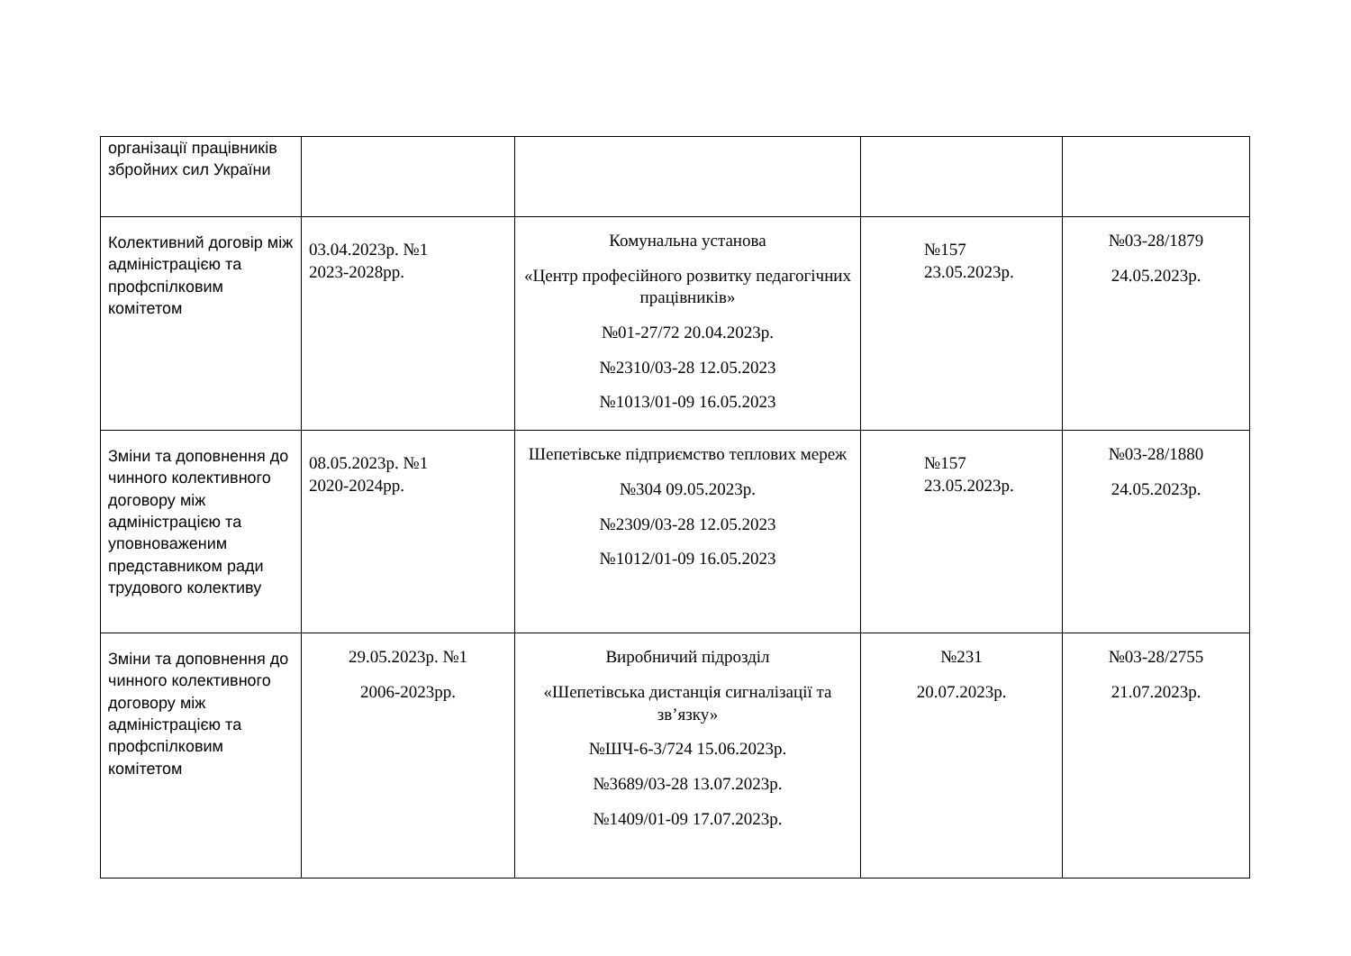| організації працівників збройних сил України | | | | |
| Колективний договір між адміністрацією та профспілковим комітетом | 03.04.2023р. №1 2023-2028рр. | Комунальна установа «Центр професійного розвитку педагогічних працівників» №01-27/72 20.04.2023р. №2310/03-28 12.05.2023 №1013/01-09 16.05.2023 | №157 23.05.2023р. | №03-28/1879 24.05.2023р. |
| Зміни та доповнення до чинного колективного договору між адміністрацією та уповноваженим представником ради трудового колективу | 08.05.2023р. №1 2020-2024рр. | Шепетівське підприємство теплових мереж №304 09.05.2023р. №2309/03-28 12.05.2023 №1012/01-09 16.05.2023 | №157 23.05.2023р. | №03-28/1880 24.05.2023р. |
| Зміни та доповнення до чинного колективного договору між адміністрацією та профспілковим комітетом | 29.05.2023р. №1 2006-2023рр. | Виробничий підрозділ «Шепетівська дистанція сигналізації та зв’язку» №ШЧ-6-3/724 15.06.2023р. №3689/03-28 13.07.2023р. №1409/01-09 17.07.2023р. | №231 20.07.2023р. | №03-28/2755 21.07.2023р. |